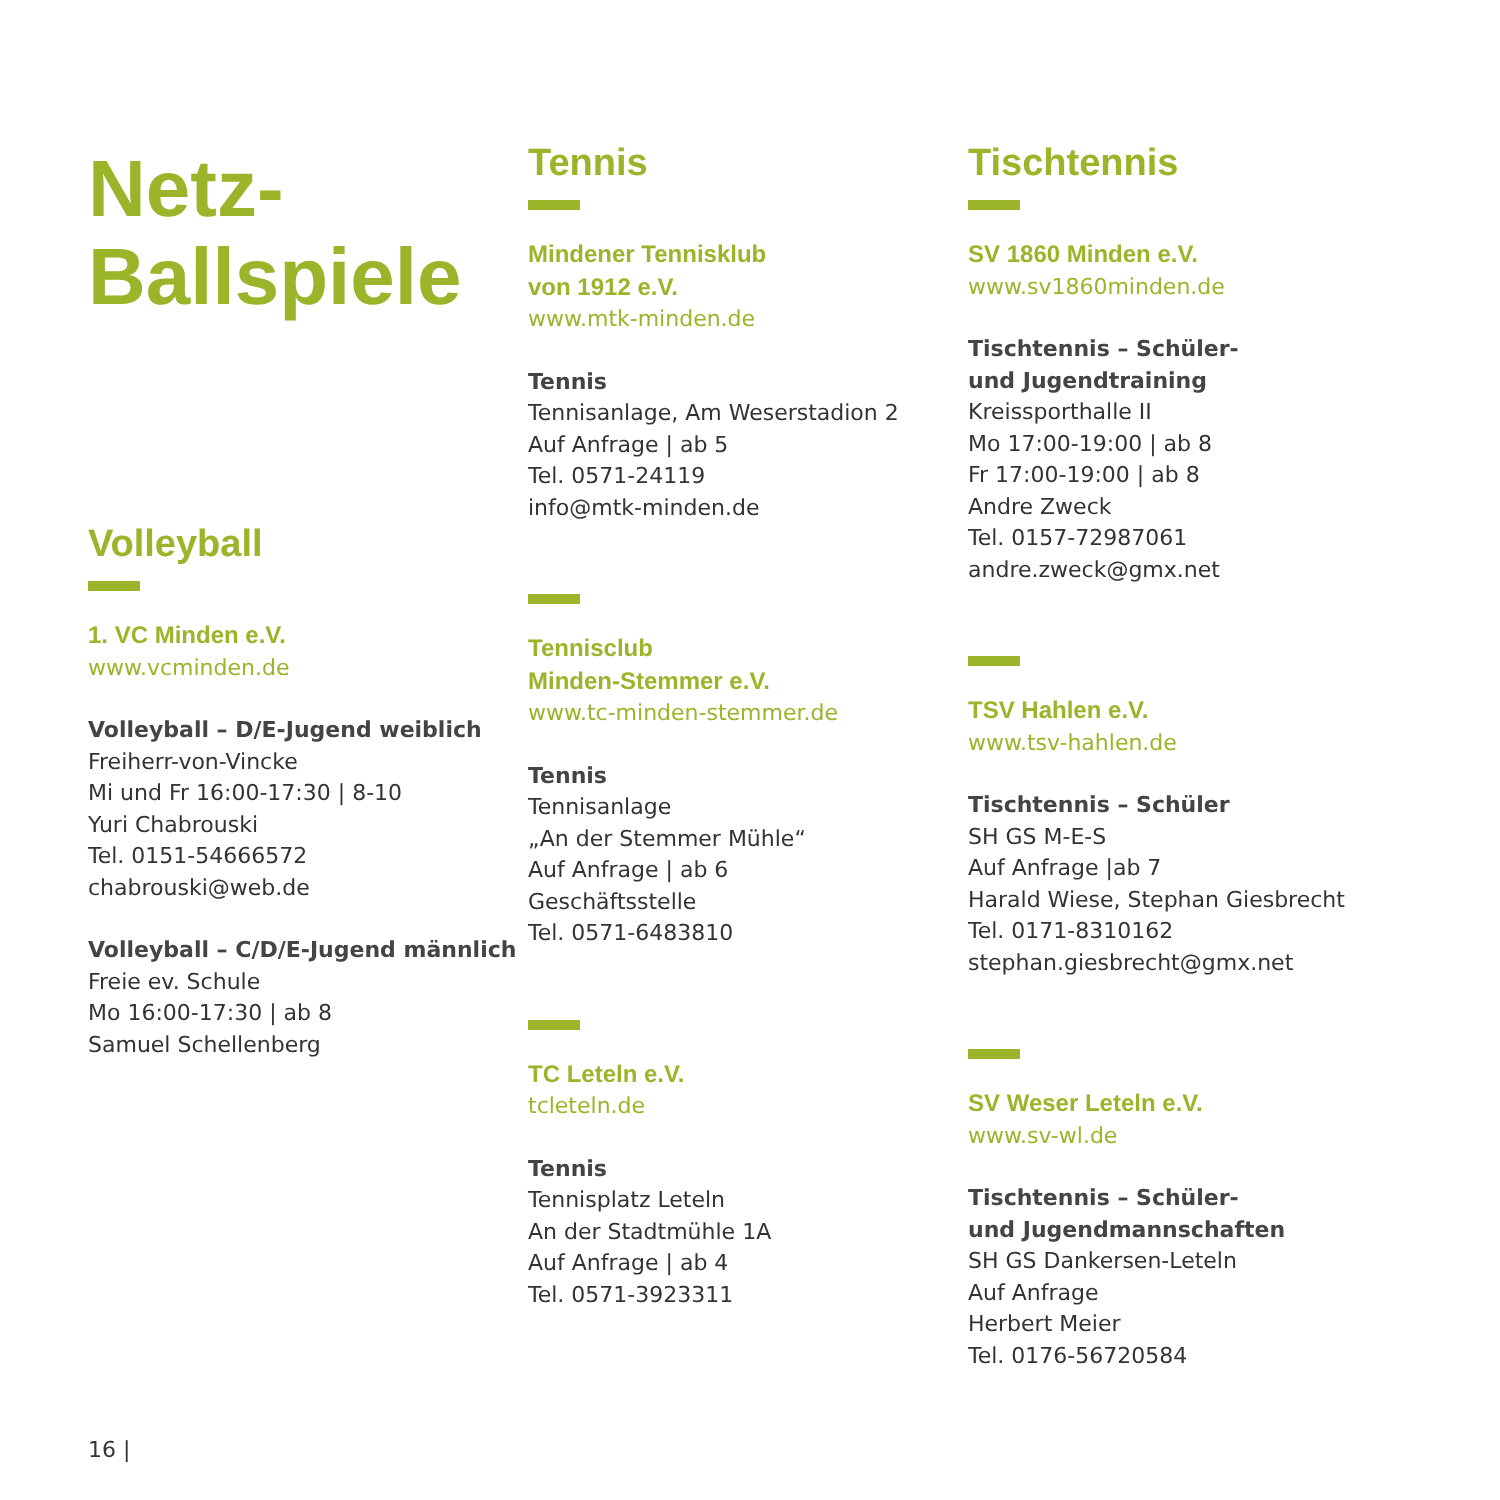Netz-
Ballspiele
Volleyball
1. VC Minden e.V.
www.vcminden.de
Volleyball – D/E-Jugend weiblich
Freiherr-von-Vincke
Mi und Fr 16:00-17:30 | 8-10
Yuri Chabrouski
Tel. 0151-54666572
chabrouski@web.de
Volleyball – C/D/E-Jugend männlich
Freie ev. Schule
Mo 16:00-17:30 | ab 8
Samuel Schellenberg
Tennis
Mindener Tennisklub
von 1912 e.V.
www.mtk-minden.de
Tennis
Tennisanlage, Am Weserstadion 2
Auf Anfrage | ab 5
Tel. 0571-24119
info@mtk-minden.de
Tennisclub
Minden-Stemmer e.V.
www.tc-minden-stemmer.de
Tennis
Tennisanlage
„An der Stemmer Mühle“
Auf Anfrage | ab 6
Geschäftsstelle
Tel. 0571-6483810
TC Leteln e.V.
tcleteln.de
Tennis
Tennisplatz Leteln
An der Stadtmühle 1A
Auf Anfrage | ab 4
Tel. 0571-3923311
Tischtennis
SV 1860 Minden e.V.
www.sv1860minden.de
Tischtennis – Schüler-
und Jugendtraining
Kreissporthalle II
Mo 17:00-19:00 | ab 8
Fr 17:00-19:00 | ab 8
Andre Zweck
Tel. 0157-72987061
andre.zweck@gmx.net
TSV Hahlen e.V.
www.tsv-hahlen.de
Tischtennis – Schüler
SH GS M-E-S
Auf Anfrage |ab 7
Harald Wiese, Stephan Giesbrecht
Tel. 0171-8310162
stephan.giesbrecht@gmx.net
SV Weser Leteln e.V.
www.sv-wl.de
Tischtennis – Schüler-
und Jugendmannschaften
SH GS Dankersen-Leteln
Auf Anfrage
Herbert Meier
Tel. 0176-56720584
16 |